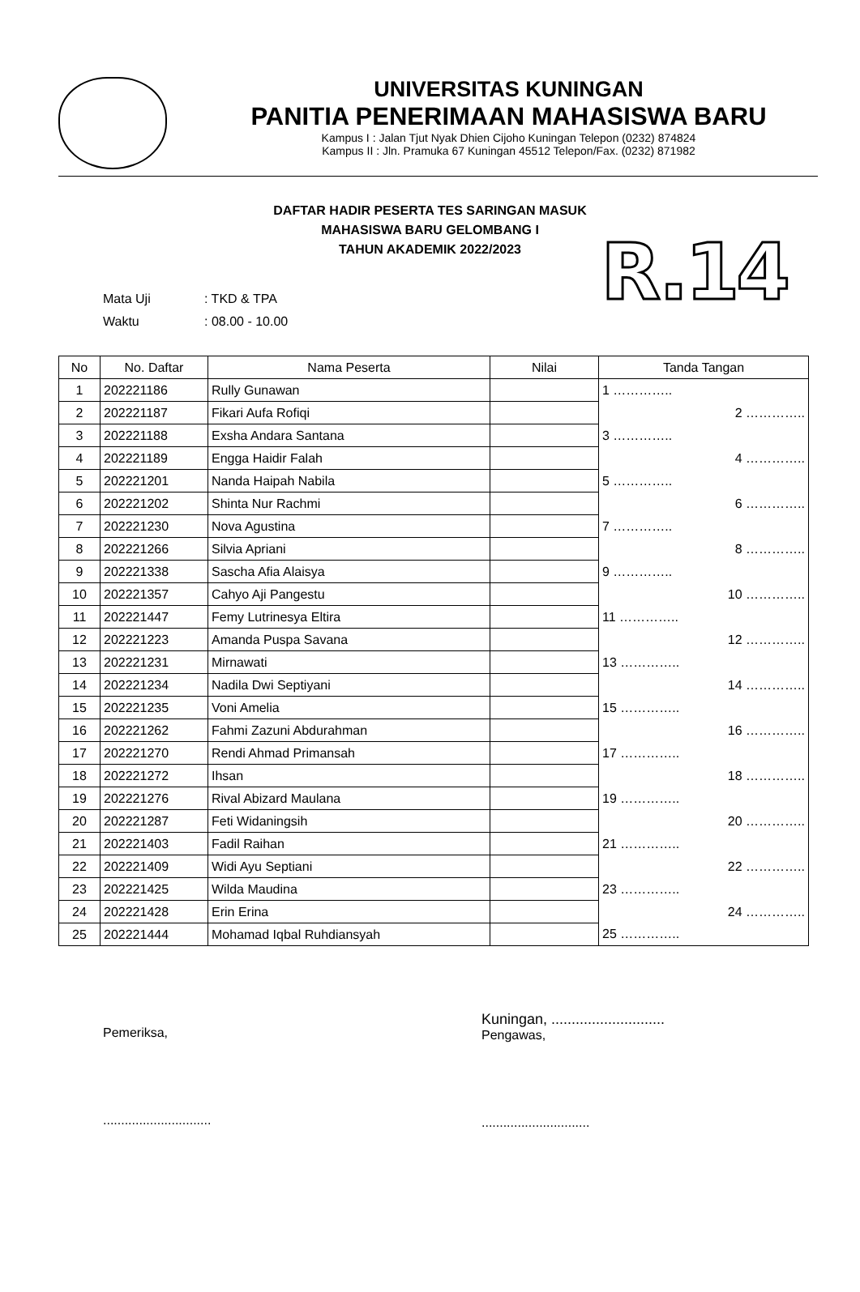UNIVERSITAS KUNINGAN
PANITIA PENERIMAAN MAHASISWA BARU
Kampus I : Jalan Tjut Nyak Dhien Cijoho Kuningan Telepon (0232) 874824
Kampus II : Jln. Pramuka 67 Kuningan 45512 Telepon/Fax. (0232) 871982
DAFTAR HADIR PESERTA TES SARINGAN MASUK
MAHASISWA BARU GELOMBANG I
TAHUN AKADEMIK 2022/2023
R.14
Mata Uji: TKD & TPA
Waktu: 08.00 - 10.00
| No | No. Daftar | Nama Peserta | Nilai | Tanda Tangan |
| --- | --- | --- | --- | --- |
| 1 | 202221186 | Rully Gunawan | | 1 ………….. |
| 2 | 202221187 | Fikari Aufa Rofiqi | | 2 ………….. |
| 3 | 202221188 | Exsha Andara Santana | | 3 ………….. |
| 4 | 202221189 | Engga Haidir Falah | | 4 ………….. |
| 5 | 202221201 | Nanda Haipah Nabila | | 5 ………….. |
| 6 | 202221202 | Shinta Nur Rachmi | | 6 ………….. |
| 7 | 202221230 | Nova Agustina | | 7 ………….. |
| 8 | 202221266 | Silvia Apriani | | 8 ………….. |
| 9 | 202221338 | Sascha Afia Alaisya | | 9 ………….. |
| 10 | 202221357 | Cahyo Aji Pangestu | | 10 ………….. |
| 11 | 202221447 | Femy Lutrinesya Eltira | | 11 ………….. |
| 12 | 202221223 | Amanda Puspa Savana | | 12 ………….. |
| 13 | 202221231 | Mirnawati | | 13 ………….. |
| 14 | 202221234 | Nadila Dwi Septiyani | | 14 ………….. |
| 15 | 202221235 | Voni Amelia | | 15 ………….. |
| 16 | 202221262 | Fahmi Zazuni Abdurahman | | 16 ………….. |
| 17 | 202221270 | Rendi Ahmad Primansah | | 17 ………….. |
| 18 | 202221272 | Ihsan | | 18 ………….. |
| 19 | 202221276 | Rival Abizard Maulana | | 19 ………….. |
| 20 | 202221287 | Feti Widaningsih | | 20 ………….. |
| 21 | 202221403 | Fadil Raihan | | 21 ………….. |
| 22 | 202221409 | Widi Ayu Septiani | | 22 ………….. |
| 23 | 202221425 | Wilda Maudina | | 23 ………….. |
| 24 | 202221428 | Erin Erina | | 24 ………….. |
| 25 | 202221444 | Mohamad Iqbal Ruhdiansyah | | 25 ………….. |
Pemeriksa,
..............................
Kuningan, ............................
Pengawas,
..............................